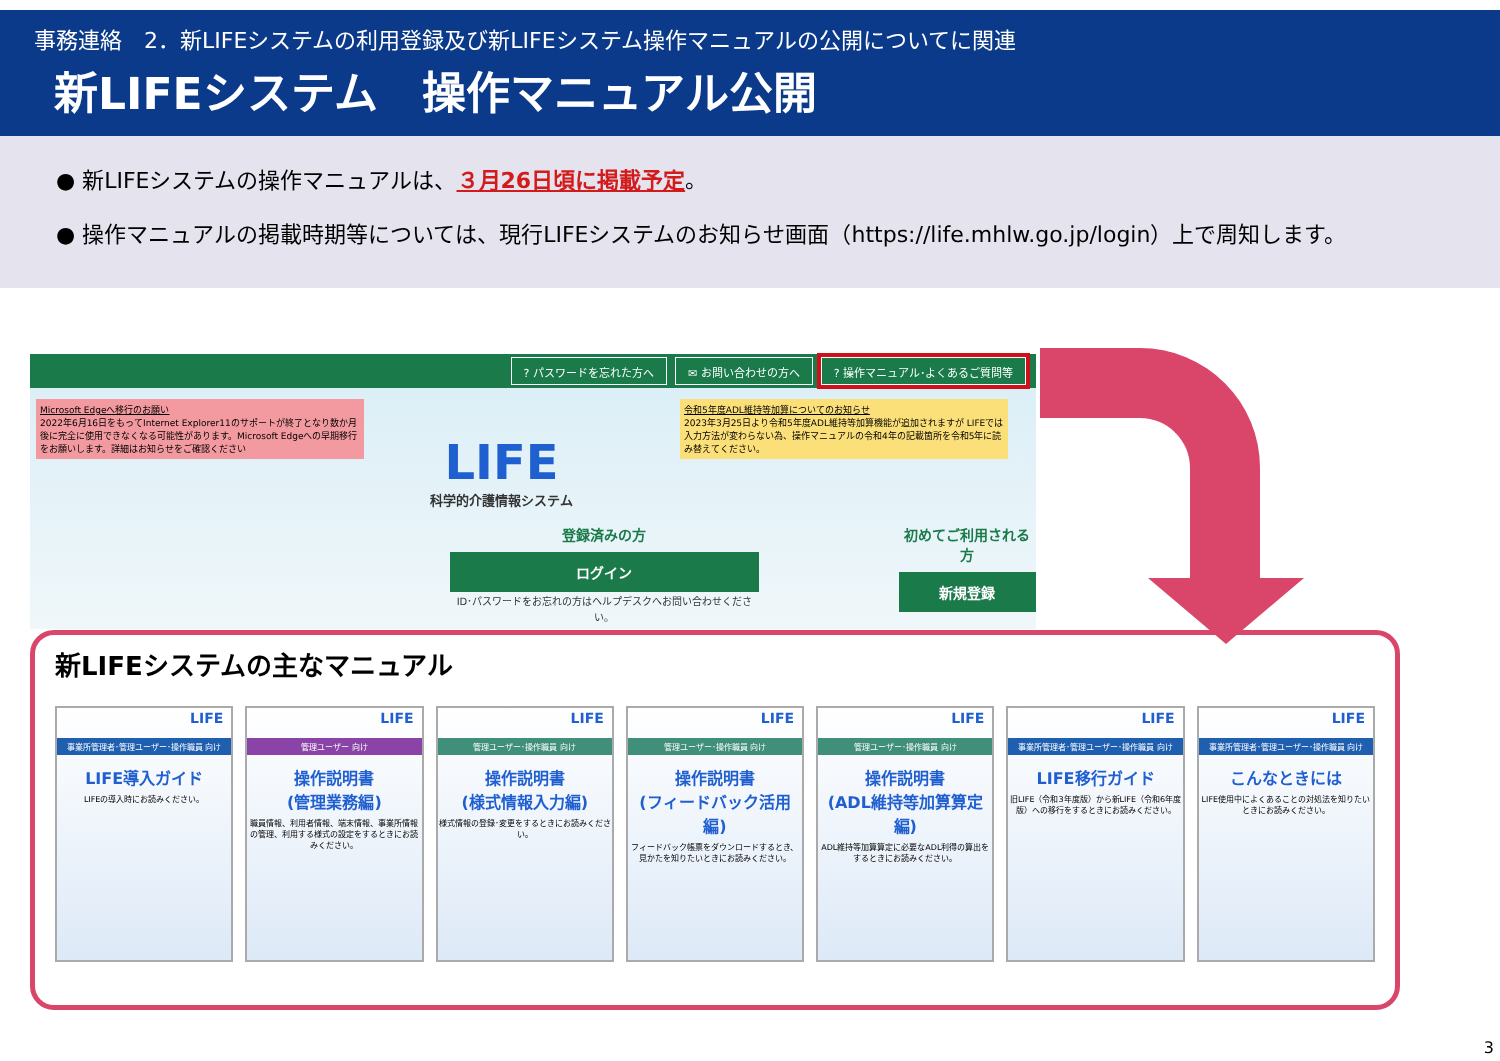事務連絡　2．新LIFEシステムの利用登録及び新LIFEシステム操作マニュアルの公開についてに関連
新LIFEシステム　操作マニュアル公開
● 新LIFEシステムの操作マニュアルは、３月26日頃に掲載予定。
● 操作マニュアルの掲載時期等については、現行LIFEシステムのお知らせ画面（https://life.mhlw.go.jp/login）上で周知します。
? パスワードを忘れた方へ ✉ お問い合わせの方へ? 操作マニュアル･よくあるご質問等
Microsoft Edgeへ移行のお願い
2022年6月16日をもってInternet Explorer11のサポートが終了となり数か月後に完全に使用できなくなる可能性があります。Microsoft Edgeへの早期移行をお願いします。詳細はお知らせをご確認ください
令和5年度ADL維持等加算についてのお知らせ
2023年3月25日より令和5年度ADL維持等加算機能が追加されますが LIFEでは入力方法が変わらない為、操作マニュアルの令和4年の記載箇所を令和5年に読み替えてください。
LIFE
科学的介護情報システム
登録済みの方
ログイン
ID･パスワードをお忘れの方はヘルプデスクへお問い合わせください。
初めてご利用される方
新規登録
新LIFEシステムの主なマニュアル
LIFE
事業所管理者･管理ユーザー･操作職員 向け
LIFE導入ガイド
LIFEの導入時にお読みください。
LIFE
管理ユーザー 向け
操作説明書
(管理業務編)
職員情報、利用者情報、端末情報、事業所情報の管理、利用する様式の設定をするときにお読みください。
LIFE
管理ユーザー･操作職員 向け
操作説明書
(様式情報入力編)
様式情報の登録･変更をするときにお読みください。
LIFE
管理ユーザー･操作職員 向け
操作説明書
(フィードバック活用編)
フィードバック帳票をダウンロードするとき、見かたを知りたいときにお読みください。
LIFE
管理ユーザー･操作職員 向け
操作説明書
(ADL維持等加算算定編)
ADL維持等加算算定に必要なADL利得の算出をするときにお読みください。
LIFE
事業所管理者･管理ユーザー･操作職員 向け
LIFE移行ガイド
旧LIFE（令和3年度版）から新LIFE（令和6年度版）への移行をするときにお読みください。
LIFE
事業所管理者･管理ユーザー･操作職員 向け
こんなときには
LIFE使用中によくあることの対処法を知りたいときにお読みください。
3